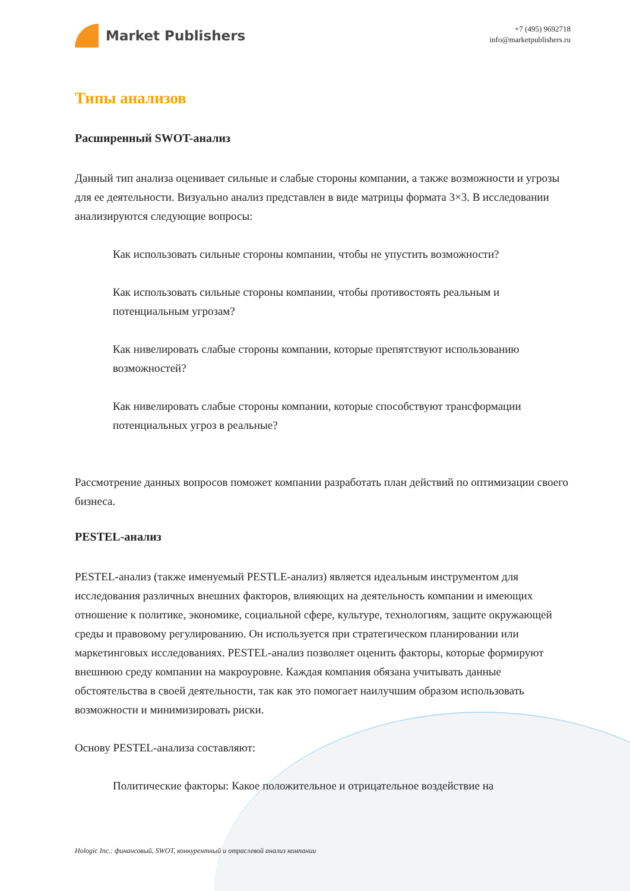Market Publishers
+7 (495) 9692718
info@marketpublishers.ru
Типы анализов
Расширенный SWOT-анализ
Данный тип анализа оценивает сильные и слабые стороны компании, а также возможности и угрозы для ее деятельности. Визуально анализ представлен в виде матрицы формата 3×3. В исследовании анализируются следующие вопросы:
Как использовать сильные стороны компании, чтобы не упустить возможности?
Как использовать сильные стороны компании, чтобы противостоять реальным и потенциальным угрозам?
Как нивелировать слабые стороны компании, которые препятствуют использованию возможностей?
Как нивелировать слабые стороны компании, которые способствуют трансформации потенциальных угроз в реальные?
Рассмотрение данных вопросов поможет компании разработать план действий по оптимизации своего бизнеса.
PESTEL-анализ
PESTEL-анализ (также именуемый PESTLE-анализ) является идеальным инструментом для исследования различных внешних факторов, влияющих на деятельность компании и имеющих отношение к политике, экономике, социальной сфере, культуре, технологиям, защите окружающей среды и правовому регулированию. Он используется при стратегическом планировании или маркетинговых исследованиях. PESTEL-анализ позволяет оценить факторы, которые формируют внешнюю среду компании на макроуровне. Каждая компания обязана учитывать данные обстоятельства в своей деятельности, так как это помогает наилучшим образом использовать возможности и минимизировать риски.
Основу PESTEL-анализа составляют:
Политические факторы: Какое положительное и отрицательное воздействие на
Hologic Inc.: финансовый, SWOT, конкурентный и отраслевой анализ компании